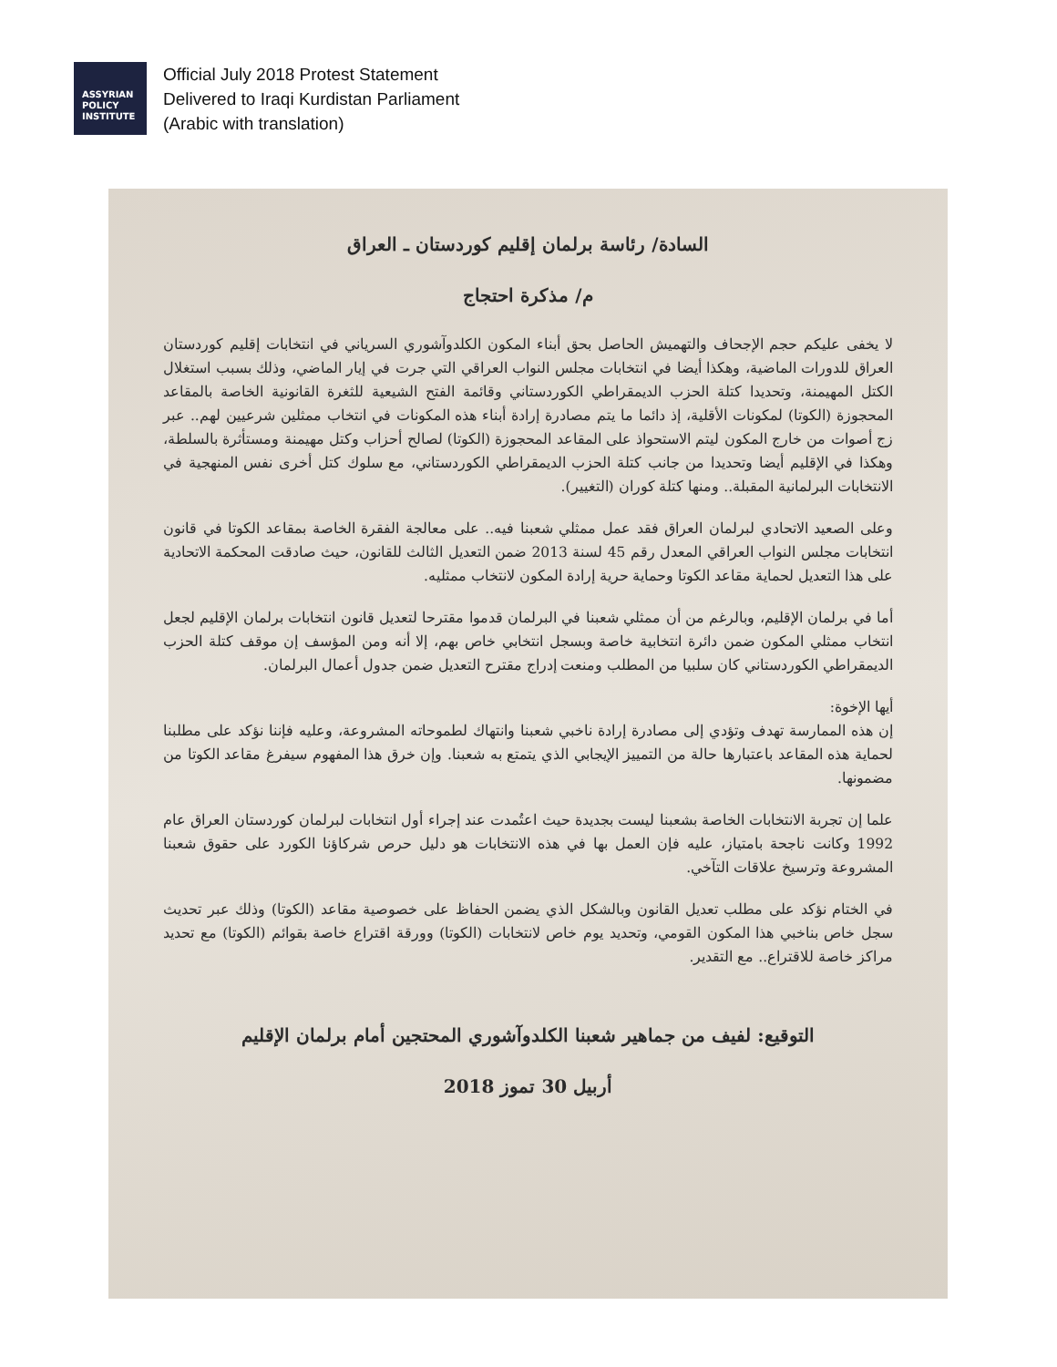ASSYRIAN
POLICY
INSTITUTE
Official July 2018 Protest Statement
Delivered to Iraqi Kurdistan Parliament
(Arabic with translation)
السادة/ رئاسة برلمان إقليم كوردستان ـ العراق
م/ مذكرة احتجاج
لا يخفى عليكم حجم الإجحاف والتهميش الحاصل بحق أبناء المكون الكلدوآشوري السرياني في انتخابات إقليم كوردستان العراق للدورات الماضية، وهكذا أيضا في انتخابات مجلس النواب العراقي التي جرت في إيار الماضي، وذلك بسبب استغلال الكتل المهيمنة، وتحديدا كتلة الحزب الديمقراطي الكوردستاني وقائمة الفتح الشيعية للثغرة القانونية الخاصة بالمقاعد المحجوزة (الكوتا) لمكونات الأقلية، إذ دائما ما يتم مصادرة إرادة أبناء هذه المكونات في انتخاب ممثلين شرعيين لهم.. عبر زج أصوات من خارج المكون ليتم الاستحواذ على المقاعد المحجوزة (الكوتا) لصالح أحزاب وكتل مهيمنة ومستأثرة بالسلطة، وهكذا في الإقليم أيضا وتحديدا من جانب كتلة الحزب الديمقراطي الكوردستاني، مع سلوك كتل أخرى نفس المنهجية في الانتخابات البرلمانية المقبلة.. ومنها كتلة كوران (التغيير).
وعلى الصعيد الاتحادي لبرلمان العراق فقد عمل ممثلي شعبنا فيه.. على معالجة الفقرة الخاصة بمقاعد الكوتا في قانون انتخابات مجلس النواب العراقي المعدل رقم 45 لسنة 2013 ضمن التعديل الثالث للقانون، حيث صادقت المحكمة الاتحادية على هذا التعديل لحماية مقاعد الكوتا وحماية حرية إرادة المكون لانتخاب ممثليه.
أما في برلمان الإقليم، وبالرغم من أن ممثلي شعبنا في البرلمان قدموا مقترحا لتعديل قانون انتخابات برلمان الإقليم لجعل انتخاب ممثلي المكون ضمن دائرة انتخابية خاصة وبسجل انتخابي خاص بهم، إلا أنه ومن المؤسف إن موقف كتلة الحزب الديمقراطي الكوردستاني كان سلبيا من المطلب ومنعت إدراج مقترح التعديل ضمن جدول أعمال البرلمان.
أيها الإخوة:
إن هذه الممارسة تهدف وتؤدي إلى مصادرة إرادة ناخبي شعبنا وانتهاك لطموحاته المشروعة، وعليه فإننا نؤكد على مطلبنا لحماية هذه المقاعد باعتبارها حالة من التمييز الإيجابي الذي يتمتع به شعبنا. وإن خرق هذا المفهوم سيفرغ مقاعد الكوتا من مضمونها.
علما إن تجربة الانتخابات الخاصة بشعبنا ليست بجديدة حيث اعتُمدت عند إجراء أول انتخابات لبرلمان كوردستان العراق عام 1992 وكانت ناجحة بامتياز، عليه فإن العمل بها في هذه الانتخابات هو دليل حرص شركاؤنا الكورد على حقوق شعبنا المشروعة وترسيخ علاقات التآخي.
في الختام نؤكد على مطلب تعديل القانون وبالشكل الذي يضمن الحفاظ على خصوصية مقاعد (الكوتا) وذلك عبر تحديث سجل خاص بناخبي هذا المكون القومي، وتحديد يوم خاص لانتخابات (الكوتا) وورقة اقتراع خاصة بقوائم (الكوتا) مع تحديد مراكز خاصة للاقتراع.. مع التقدير.
التوقيع: لفيف من جماهير شعبنا الكلدوآشوري المحتجين أمام برلمان الإقليم
أربيل 30 تموز 2018